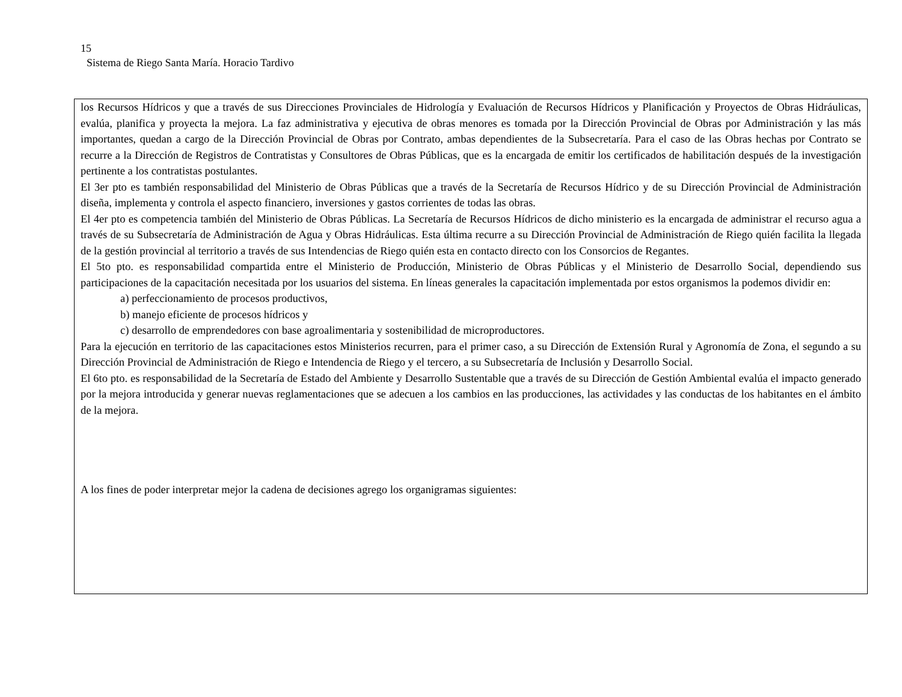15
Sistema de Riego Santa María. Horacio Tardivo
los Recursos Hídricos y que a través de sus Direcciones Provinciales de Hidrología y Evaluación de Recursos Hídricos y Planificación y Proyectos de Obras Hidráulicas, evalúa, planifica y proyecta la mejora. La faz administrativa y ejecutiva de obras menores es tomada por la Dirección Provincial de Obras por Administración y las más importantes, quedan a cargo de la Dirección Provincial de Obras por Contrato, ambas dependientes de la Subsecretaría. Para el caso de las Obras hechas por Contrato se recurre a la Dirección de Registros de Contratistas y Consultores de Obras Públicas, que es la encargada de emitir los certificados de habilitación después de la investigación pertinente a los contratistas postulantes.
El 3er pto es también responsabilidad del Ministerio de Obras Públicas que a través de la Secretaría de Recursos Hídrico y de su Dirección Provincial de Administración diseña, implementa y controla el aspecto financiero, inversiones y gastos corrientes de todas las obras.
El 4er pto es competencia también del Ministerio de Obras Públicas. La Secretaría de Recursos Hídricos de dicho ministerio es la encargada de administrar el recurso agua a través de su Subsecretaría de Administración de Agua y Obras Hidráulicas. Esta última recurre a su Dirección Provincial de Administración de Riego quién facilita la llegada de la gestión provincial al territorio a través de sus Intendencias de Riego quién esta en contacto directo con los Consorcios de Regantes.
El 5to pto. es responsabilidad compartida entre el Ministerio de Producción, Ministerio de Obras Públicas y el Ministerio de Desarrollo Social, dependiendo sus participaciones de la capacitación necesitada por los usuarios del sistema. En líneas generales la capacitación implementada por estos organismos la podemos dividir en:
a) perfeccionamiento de procesos productivos,
b) manejo eficiente de procesos hídricos y
c) desarrollo de emprendedores con base agroalimentaria y sostenibilidad de microproductores.
Para la ejecución en territorio de las capacitaciones estos Ministerios recurren, para el primer caso, a su Dirección de Extensión Rural y Agronomía de Zona, el segundo a su Dirección Provincial de Administración de Riego e Intendencia de Riego y el tercero, a su Subsecretaría de Inclusión y Desarrollo Social.
El 6to pto. es responsabilidad de la Secretaría de Estado del Ambiente y Desarrollo Sustentable que a través de su Dirección de Gestión Ambiental evalúa el impacto generado por la mejora introducida y generar nuevas reglamentaciones que se adecuen a los cambios en las producciones, las actividades y las conductas de los habitantes en el ámbito de la mejora.
A los fines de poder interpretar mejor la cadena de decisiones agrego los organigramas siguientes: